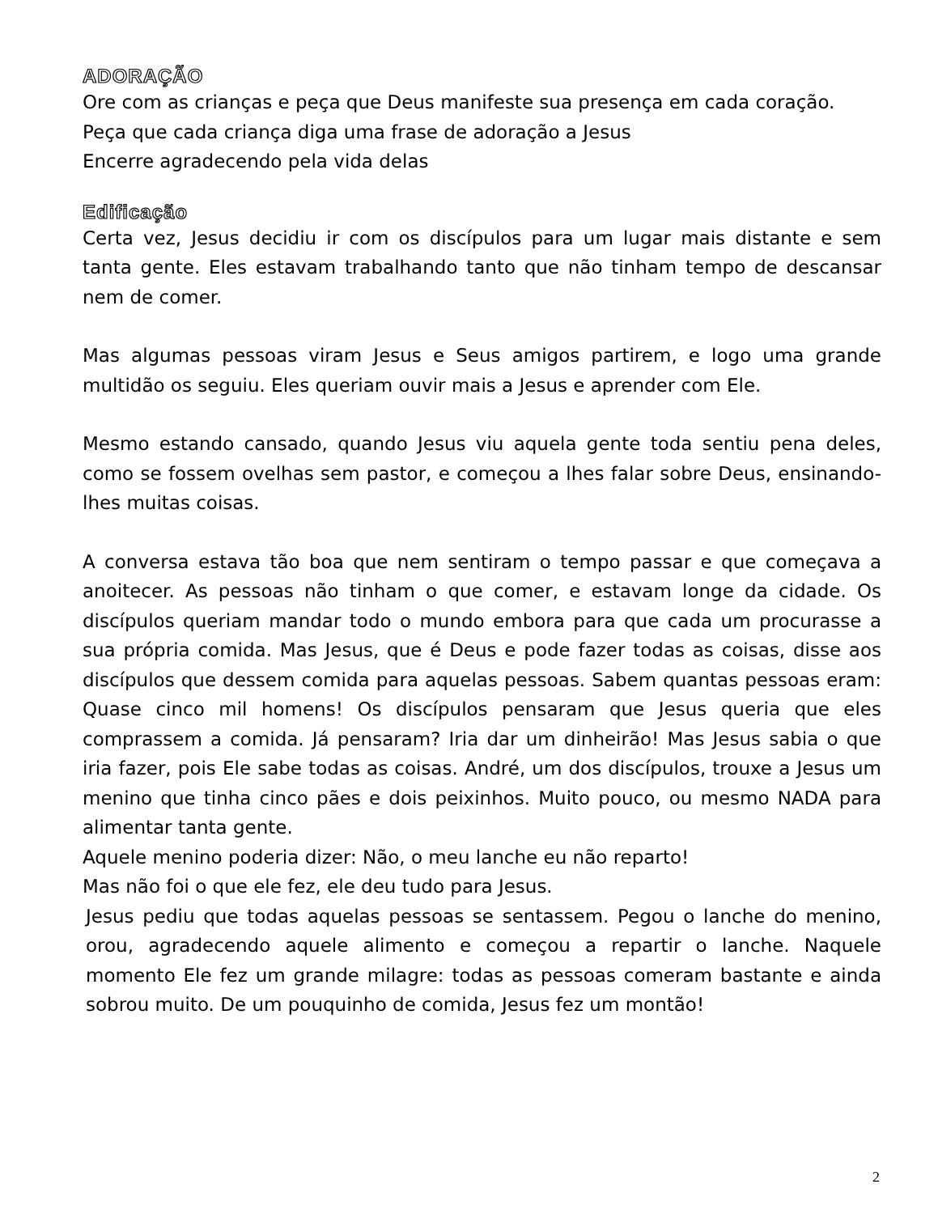ADORAÇÃO
Ore com as crianças e peça que Deus manifeste sua presença em cada coração.
Peça que cada criança diga uma frase de adoração a Jesus
Encerre agradecendo pela vida delas
Edificação
Certa vez, Jesus decidiu ir com os discípulos para um lugar mais distante e sem tanta gente. Eles estavam trabalhando tanto que não tinham tempo de descansar nem de comer.
Mas algumas pessoas viram Jesus e Seus amigos partirem, e logo uma grande multidão os seguiu. Eles queriam ouvir mais a Jesus e aprender com Ele.
Mesmo estando cansado, quando Jesus viu aquela gente toda sentiu pena deles, como se fossem ovelhas sem pastor, e começou a lhes falar sobre Deus, ensinando-lhes muitas coisas.
A conversa estava tão boa que nem sentiram o tempo passar e que começava a anoitecer. As pessoas não tinham o que comer, e estavam longe da cidade. Os discípulos queriam mandar todo o mundo embora para que cada um procurasse a sua própria comida. Mas Jesus, que é Deus e pode fazer todas as coisas, disse aos discípulos que dessem comida para aquelas pessoas. Sabem quantas pessoas eram: Quase cinco mil homens! Os discípulos pensaram que Jesus queria que eles comprassem a comida. Já pensaram? Iria dar um dinheirão! Mas Jesus sabia o que iria fazer, pois Ele sabe todas as coisas. André, um dos discípulos, trouxe a Jesus um menino que tinha cinco pães e dois peixinhos. Muito pouco, ou mesmo NADA para alimentar tanta gente.
Aquele menino poderia dizer: Não, o meu lanche eu não reparto!
Mas não foi o que ele fez, ele deu tudo para Jesus.
Jesus pediu que todas aquelas pessoas se sentassem. Pegou o lanche do menino, orou, agradecendo aquele alimento e começou a repartir o lanche. Naquele momento Ele fez um grande milagre: todas as pessoas comeram bastante e ainda sobrou muito. De um pouquinho de comida, Jesus fez um montão!
2